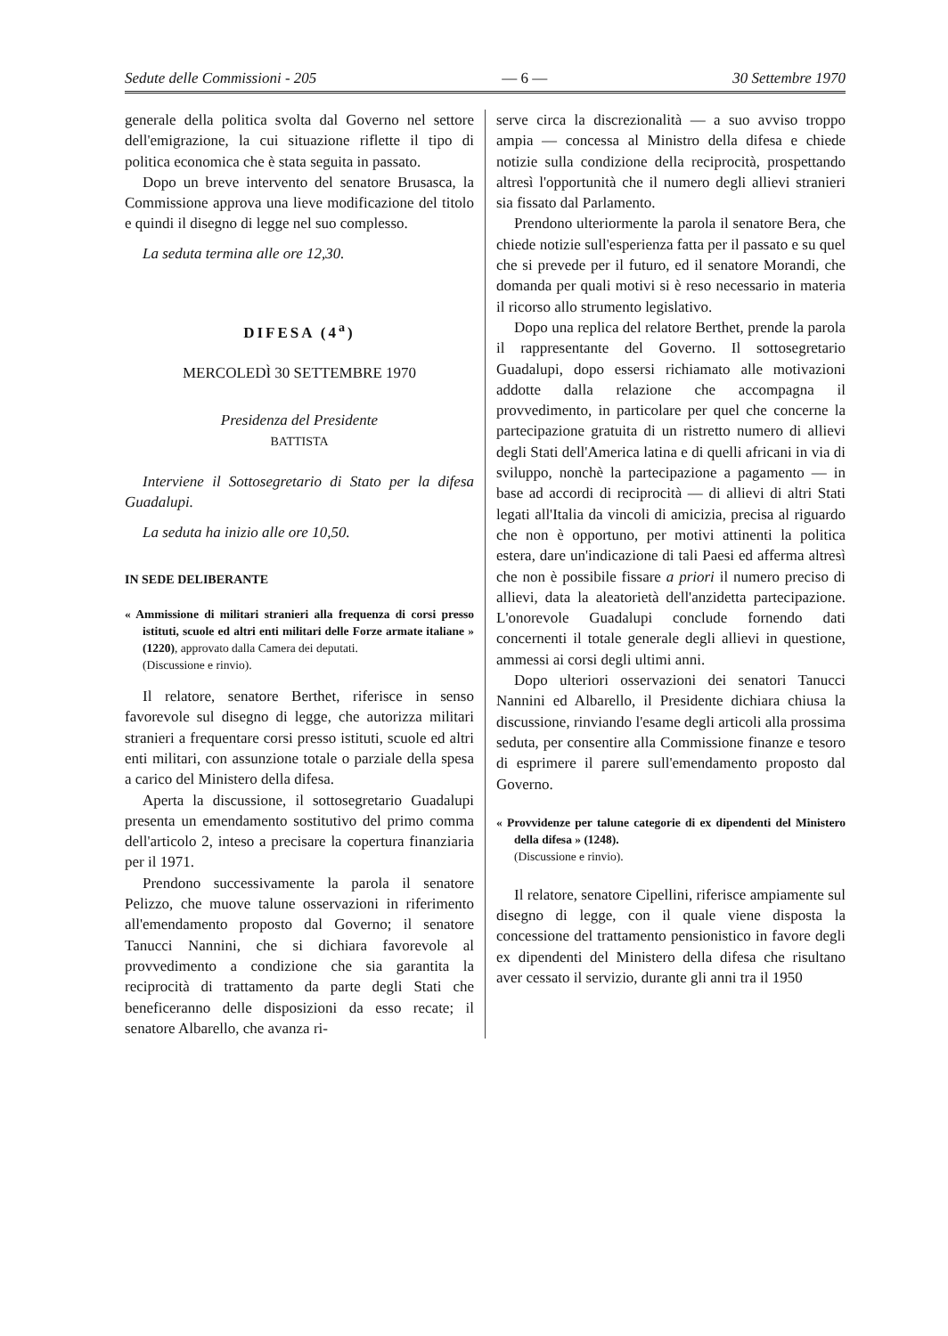Sedute delle Commissioni - 205 — 6 — 30 Settembre 1970
generale della politica svolta dal Governo nel settore dell'emigrazione, la cui situazione riflette il tipo di politica economica che è stata seguita in passato.
Dopo un breve intervento del senatore Brusasca, la Commissione approva una lieve modificazione del titolo e quindi il disegno di legge nel suo complesso.
La seduta termina alle ore 12,30.
DIFESA (4<sup>a</sup>)
MERCOLEDÌ 30 SETTEMBRE 1970
Presidenza del Presidente
BATTISTA
Interviene il Sottosegretario di Stato per la difesa Guadalupi.
La seduta ha inizio alle ore 10,50.
IN SEDE DELIBERANTE
« Ammissione di militari stranieri alla frequenza di corsi presso istituti, scuole ed altri enti militari delle Forze armate italiane » (1220), approvato dalla Camera dei deputati.
(Discussione e rinvio).
Il relatore, senatore Berthet, riferisce in senso favorevole sul disegno di legge, che autorizza militari stranieri a frequentare corsi presso istituti, scuole ed altri enti militari, con assunzione totale o parziale della spesa a carico del Ministero della difesa.
Aperta la discussione, il sottosegretario Guadalupi presenta un emendamento sostitutivo del primo comma dell'articolo 2, inteso a precisare la copertura finanziaria per il 1971.
Prendono successivamente la parola il senatore Pelizzo, che muove talune osservazioni in riferimento all'emendamento proposto dal Governo; il senatore Tanucci Nannini, che si dichiara favorevole al provvedimento a condizione che sia garantita la reciprocità di trattamento da parte degli Stati che beneficeranno delle disposizioni da esso recate; il senatore Albarello, che avanza ri-
serve circa la discrezionalità — a suo avviso troppo ampia — concessa al Ministro della difesa e chiede notizie sulla condizione della reciprocità, prospettando altresì l'opportunità che il numero degli allievi stranieri sia fissato dal Parlamento.
Prendono ulteriormente la parola il senatore Bera, che chiede notizie sull'esperienza fatta per il passato e su quel che si prevede per il futuro, ed il senatore Morandi, che domanda per quali motivi si è reso necessario in materia il ricorso allo strumento legislativo.
Dopo una replica del relatore Berthet, prende la parola il rappresentante del Governo. Il sottosegretario Guadalupi, dopo essersi richiamato alle motivazioni addotte dalla relazione che accompagna il provvedimento, in particolare per quel che concerne la partecipazione gratuita di un ristretto numero di allievi degli Stati dell'America latina e di quelli africani in via di sviluppo, nonchè la partecipazione a pagamento — in base ad accordi di reciprocità — di allievi di altri Stati legati all'Italia da vincoli di amicizia, precisa al riguardo che non è opportuno, per motivi attinenti la politica estera, dare un'indicazione di tali Paesi ed afferma altresì che non è possibile fissare a priori il numero preciso di allievi, data la aleatorietà dell'anzidetta partecipazione. L'onorevole Guadalupi conclude fornendo dati concernenti il totale generale degli allievi in questione, ammessi ai corsi degli ultimi anni.
Dopo ulteriori osservazioni dei senatori Tanucci Nannini ed Albarello, il Presidente dichiara chiusa la discussione, rinviando l'esame degli articoli alla prossima seduta, per consentire alla Commissione finanze e tesoro di esprimere il parere sull'emendamento proposto dal Governo.
« Provvidenze per talune categorie di ex dipendenti del Ministero della difesa » (1248).
(Discussione e rinvio).
Il relatore, senatore Cipellini, riferisce ampiamente sul disegno di legge, con il quale viene disposta la concessione del trattamento pensionistico in favore degli ex dipendenti del Ministero della difesa che risultano aver cessato il servizio, durante gli anni tra il 1950